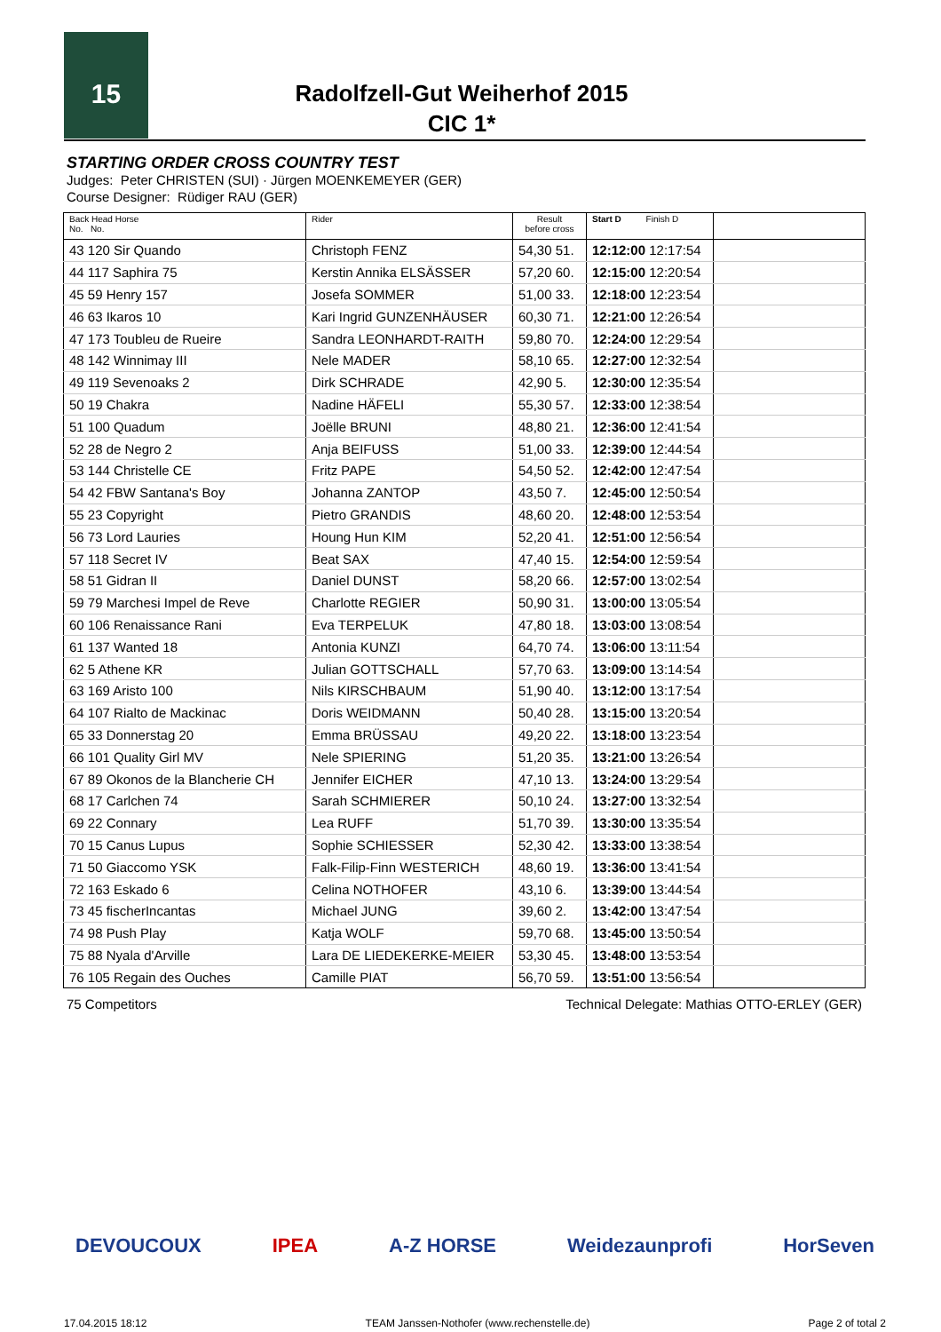15
Radolfzell-Gut Weiherhof 2015
CIC 1*
STARTING ORDER CROSS COUNTRY TEST
Judges: Peter CHRISTEN (SUI) · Jürgen MOENKEMEYER (GER)
Course Designer: Rüdiger RAU (GER)
| Back Head Horse No. No. | Rider | Result before cross | Start D Finish D | |
| --- | --- | --- | --- | --- |
| 43 120 Sir Quando | Christoph FENZ | 54,30 51. | 12:12:00 12:17:54 | |
| 44 117 Saphira 75 | Kerstin Annika ELSÄSSER | 57,20 60. | 12:15:00 12:20:54 | |
| 45 59 Henry 157 | Josefa SOMMER | 51,00 33. | 12:18:00 12:23:54 | |
| 46 63 Ikaros 10 | Kari Ingrid GUNZENHÄUSER | 60,30 71. | 12:21:00 12:26:54 | |
| 47 173 Toubleu de Rueire | Sandra LEONHARDT-RAITH | 59,80 70. | 12:24:00 12:29:54 | |
| 48 142 Winnimay III | Nele MADER | 58,10 65. | 12:27:00 12:32:54 | |
| 49 119 Sevenoaks 2 | Dirk SCHRADE | 42,90 5. | 12:30:00 12:35:54 | |
| 50 19 Chakra | Nadine HÄFELI | 55,30 57. | 12:33:00 12:38:54 | |
| 51 100 Quadum | Joëlle BRUNI | 48,80 21. | 12:36:00 12:41:54 | |
| 52 28 de Negro 2 | Anja BEIFUSS | 51,00 33. | 12:39:00 12:44:54 | |
| 53 144 Christelle CE | Fritz PAPE | 54,50 52. | 12:42:00 12:47:54 | |
| 54 42 FBW Santana's Boy | Johanna ZANTOP | 43,50 7. | 12:45:00 12:50:54 | |
| 55 23 Copyright | Pietro GRANDIS | 48,60 20. | 12:48:00 12:53:54 | |
| 56 73 Lord Lauries | Houng Hun KIM | 52,20 41. | 12:51:00 12:56:54 | |
| 57 118 Secret IV | Beat SAX | 47,40 15. | 12:54:00 12:59:54 | |
| 58 51 Gidran II | Daniel DUNST | 58,20 66. | 12:57:00 13:02:54 | |
| 59 79 Marchesi Impel de Reve | Charlotte REGIER | 50,90 31. | 13:00:00 13:05:54 | |
| 60 106 Renaissance Rani | Eva TERPELUK | 47,80 18. | 13:03:00 13:08:54 | |
| 61 137 Wanted 18 | Antonia KUNZI | 64,70 74. | 13:06:00 13:11:54 | |
| 62 5 Athene KR | Julian GOTTSCHALL | 57,70 63. | 13:09:00 13:14:54 | |
| 63 169 Aristo 100 | Nils KIRSCHBAUM | 51,90 40. | 13:12:00 13:17:54 | |
| 64 107 Rialto de Mackinac | Doris WEIDMANN | 50,40 28. | 13:15:00 13:20:54 | |
| 65 33 Donnerstag 20 | Emma BRÜSSAU | 49,20 22. | 13:18:00 13:23:54 | |
| 66 101 Quality Girl MV | Nele SPIERING | 51,20 35. | 13:21:00 13:26:54 | |
| 67 89 Okonos de la Blancherie CH | Jennifer EICHER | 47,10 13. | 13:24:00 13:29:54 | |
| 68 17 Carlchen 74 | Sarah SCHMIERER | 50,10 24. | 13:27:00 13:32:54 | |
| 69 22 Connary | Lea RUFF | 51,70 39. | 13:30:00 13:35:54 | |
| 70 15 Canus Lupus | Sophie SCHIESSER | 52,30 42. | 13:33:00 13:38:54 | |
| 71 50 Giaccomo YSK | Falk-Filip-Finn WESTERICH | 48,60 19. | 13:36:00 13:41:54 | |
| 72 163 Eskado 6 | Celina NOTHOFER | 43,10 6. | 13:39:00 13:44:54 | |
| 73 45 fischerIncantas | Michael JUNG | 39,60 2. | 13:42:00 13:47:54 | |
| 74 98 Push Play | Katja WOLF | 59,70 68. | 13:45:00 13:50:54 | |
| 75 88 Nyala d'Arville | Lara DE LIEDEKERKE-MEIER | 53,30 45. | 13:48:00 13:53:54 | |
| 76 105 Regain des Ouches | Camille PIAT | 56,70 59. | 13:51:00 13:56:54 | |
75 Competitors Technical Delegate: Mathias OTTO-ERLEY (GER)
DEVOUCOUX IPEA A-Z HORSE Weidezaunprofi HorSeven
17.04.2015 18:12 TEAM Janssen-Nothofer (www.rechenstelle.de) Page 2 of total 2